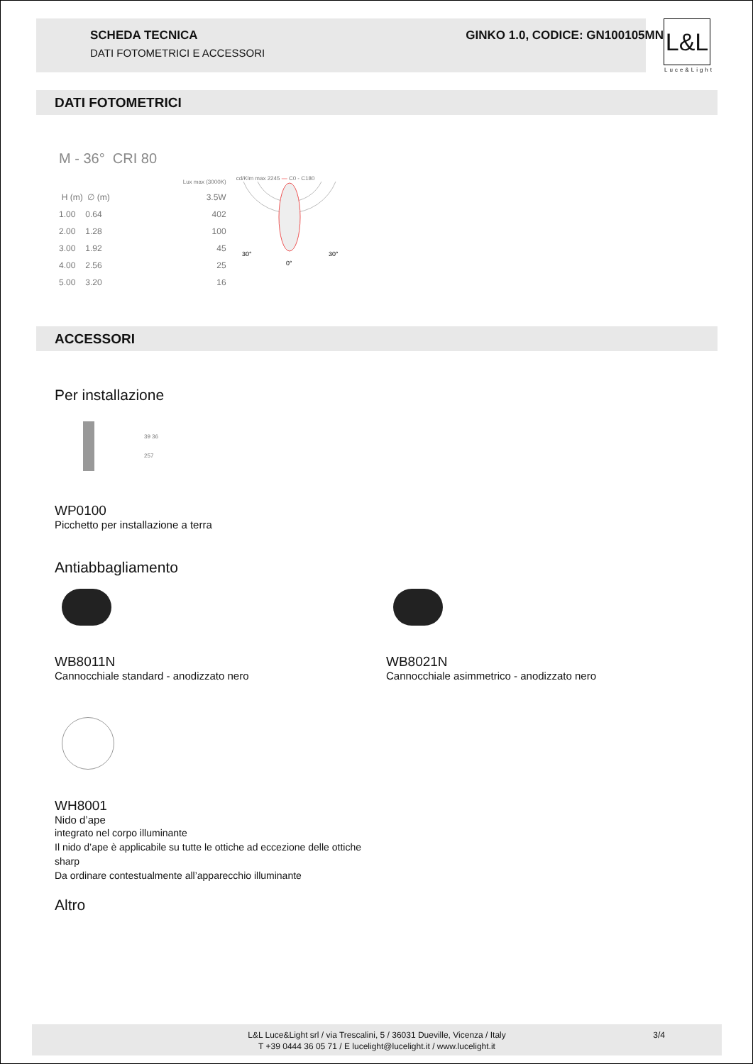SCHEDA TECNICA
DATI FOTOMETRICI E ACCESSORI
GINKO 1.0, CODICE: GN100105MN
L&L
Luce&Light
DATI FOTOMETRICI
M - 36° CRI 80
| | | Lux max (3000K) |
| H (m) | ∅ (m) | 3.5W |
| 1.00 | 0.64 | 402 |
| 2.00 | 1.28 | 100 |
| 3.00 | 1.92 | 45 |
| 4.00 | 2.56 | 25 |
| 5.00 | 3.20 | 16 |
cd/Klm max 2245 — C0 - C180
30°
0°
30°
ACCESSORI
Per installazione
39 36
257
WP0100
Picchetto per installazione a terra
Antiabbagliamento
WB8011N
Cannocchiale standard - anodizzato nero
WB8021N
Cannocchiale asimmetrico - anodizzato nero
WH8001
Nido d’ape
integrato nel corpo illuminante
Il nido d’ape è applicabile su tutte le ottiche ad eccezione delle ottiche sharp
Da ordinare contestualmente all’apparecchio illuminante
Altro
L&L Luce&Light srl / via Trescalini, 5 / 36031 Dueville, Vicenza / Italy 3/4
T +39 0444 36 05 71 / E lucelight@lucelight.it / www.lucelight.it